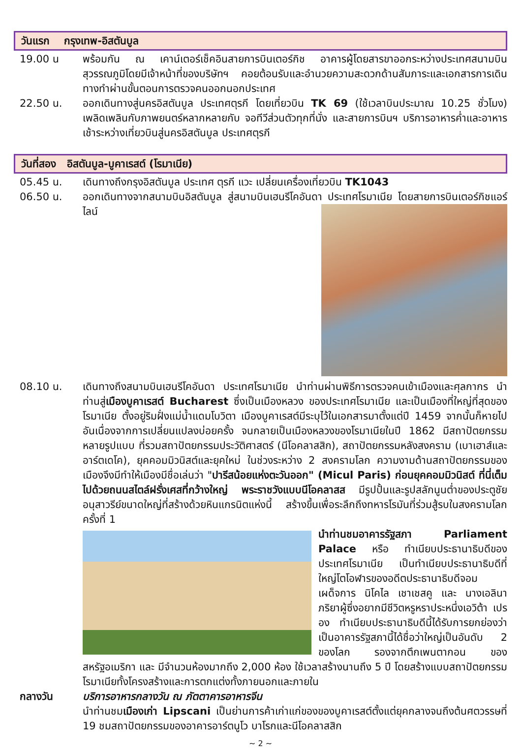วันแรก กรุงเทพ-อิสตันบูล
19.00 น พร้อมกัน ณ เคาน์เตอร์เช็คอินสายการบินเตอร์กิช อาคารผู้โดยสารขาออกระหว่างประเทศสนามบินสุวรรณภูมิโดยมีเจ้าหน้าที่ของบริษัทฯ คอยต้อนรับและอำนวยความสะดวกด้านสัมภาระและเอกสารการเดินทางทำผ่านขั้นตอนการตรวจคนออกนอกประเทศ
22.50 น. ออกเดินทางสู่นครอิสตันบูล ประเทศตุรกี โดยเที่ยวบิน TK 69 (ใช้เวลาบินประมาณ 10.25 ชั่วโมง) เพลิดเพลินกับภาพยนตร์หลากหลายกับ จอทีวีส่วนตัวทุกที่นั่ง และสายการบินฯ บริการอาหารค่ำและอาหารเช้าระหว่างเที่ยวบินสู่นครอิสตันบูล ประเทศตุรกี
วันที่สอง อิสตันบูล-บูคาเรสต์ (โรมาเนีย)
05.45 น. เดินทางถึงกรุงอิสตันบูล ประเทศ ตุรกี แวะ เปลี่ยนเครื่องเที่ยวบิน TK1043
06.50 น. ออกเดินทางจากสนามบินอิสตันบูล สู่สนามบินเฮนรีโคอันดา ประเทศโรมาเนีย โดย
สายการบินเตอร์กิชแอร์ไลน์
08.10 น. เดินทางถึงสนามบินเฮนรีโคอันดา ประเทศโรมาเนีย นำท่านผ่านพิธีการตรวจคนเข้าเมืองและศุลกากร นำท่านสู่เมืองบูคาเรสต์ Bucharest ซึ่งเป็นเมืองหลวง ของประเทศโรมาเนีย และเป็นเมืองที่ใหญ่ที่สุดของโรมาเนีย ตั้งอยู่ริมฝั่งแม่น้ำแดมโบวิตา เมืองบูคาเรสต์มีระบุไว้ในเอกสารมาตั้งแต่ปี 1459 จากนั้นก็หายไปอันเนื่องจากการเปลี่ยนแปลงบ่อยครั้ง จนกลายเป็นเมืองหลวงของโรมาเนียในปี 1862 มีสถาปัตยกรรมหลายรูปแบบ ที่รวมสถาปัตยกรรมประวัติศาสตร์ (นีโอคลาสสิก), สถาปัตยกรรมหลังสงคราม (เบาเฮาส์และอาร์ตเดโค), ยุคคอมมิวนิสต์และยุคใหม่ ในช่วงระหว่าง 2 สงครามโลก ความงามด้านสถาปัตยกรรมของเมืองจึงมีทำให้เมืองมีชื่อเล่นว่า "ปารีสน้อยแห่งตะวันออก" (Micul Paris) ก่อนยุคคอมมิวนิสต์ ที่นี่เต็มไปด้วยถนนสไตล์ฝรั่งเศสที่กว้างใหญ่ พระราชวังแบบนีโอคลาสส มีรูปปั้นและรูปสลักนูนต่ำของประตูชัย อนุสาวรีย์ขนาดใหญ่ที่สร้างด้วยหินแกรนิตแห่งนี้ สร้างขึ้นเพื่อระลึกถึงทหารโรมันที่ร่วมสู้รบในสงครามโลกครั้งที่ 1
นำท่านชมอาคารรัฐสภา Parliament Palace หรือ ทำเนียบประธานาธิบดีของประเทศโรมาเนีย เป็นทำเนียบประธานาธิบดีที่ใหญ่โตโอฬารของอดีตประธานาธิบดีจอมเผด็จการ นิโคไล เชาเชสคู และ นางเอลินา ภริยาผู้ซึ่งอยากมีชีวิตหรูหราประหนึ่งเอวิต้า เปรอง ทำเนียบประธานาธิบดีนี้ได้รับการยกย่องว่าเป็นอาคารรัฐสภานี้ได้ชื่อว่าใหญ่เป็นอันดับ 2 ของโลก รองจากตึกเพนตากอน ของสหรัฐอเมริกา และ มีจำนวนห้องมากถึง 2,000 ห้อง ใช้เวลาสร้างนานถึง 5 ปี โดยสร้างแบบสถาปัตยกรรมโรมาเนียทั้งโครงสร้างและการตกแต่งทั้งภายนอกและภายใน
กลางวัน บริการอาหารกลางวัน ณ ภัตตาคารอาหารจีน
นำท่านชมเมืองเก่า Lipscani เป็นย่านการค้าเก่าแก่ของของบูคาเรสต์ตั้งแต่ยุคกลางจนถึงต้นศตวรรษที่ 19 ชมสถาปัตยกรรมของอาคารอาร์ตนูโว บาโรกและนีโอคลาสสิก
~ 2 ~